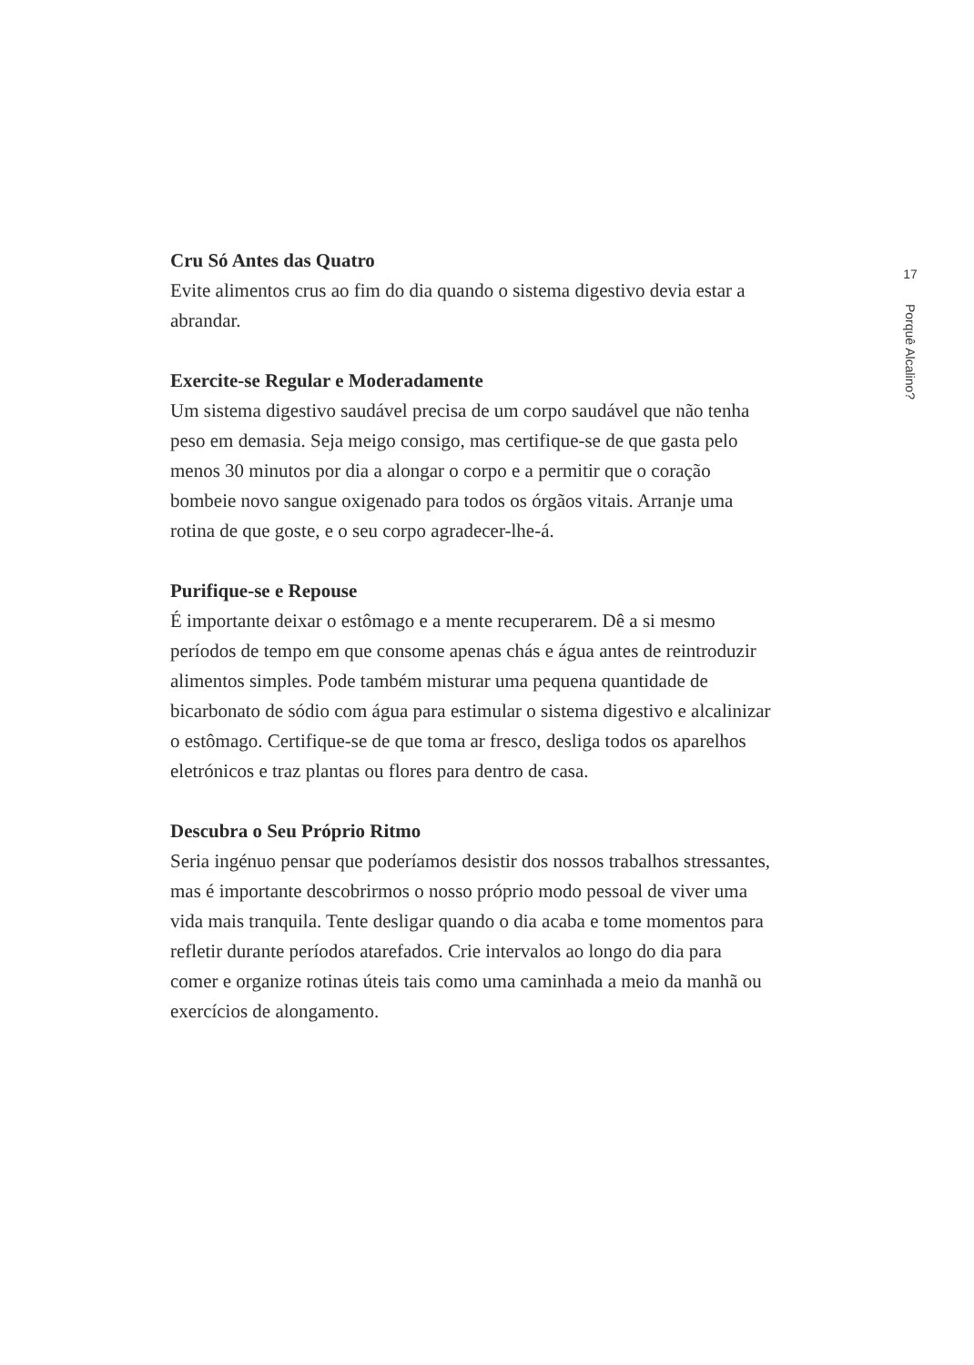Cru Só Antes das Quatro
Evite alimentos crus ao fim do dia quando o sistema digestivo devia estar a abrandar.
Exercite-se Regular e Moderadamente
Um sistema digestivo saudável precisa de um corpo saudável que não tenha peso em demasia. Seja meigo consigo, mas certifique-se de que gasta pelo menos 30 minutos por dia a alongar o corpo e a permitir que o coração bombeie novo sangue oxigenado para todos os órgãos vitais. Arranje uma rotina de que goste, e o seu corpo agradecer-lhe-á.
Purifique-se e Repouse
É importante deixar o estômago e a mente recuperarem. Dê a si mesmo períodos de tempo em que consome apenas chás e água antes de reintroduzir alimentos simples. Pode também misturar uma pequena quantidade de bicarbonato de sódio com água para estimular o sistema digestivo e alcalinizar o estômago. Certifique-se de que toma ar fresco, desliga todos os aparelhos eletrónicos e traz plantas ou flores para dentro de casa.
Descubra o Seu Próprio Ritmo
Seria ingénuo pensar que poderíamos desistir dos nossos trabalhos stressantes, mas é importante descobrirmos o nosso próprio modo pessoal de viver uma vida mais tranquila. Tente desligar quando o dia acaba e tome momentos para refletir durante períodos atarefados. Crie intervalos ao longo do dia para comer e organize rotinas úteis tais como uma caminhada a meio da manhã ou exercícios de alongamento.
17
Porquê Alcalino?